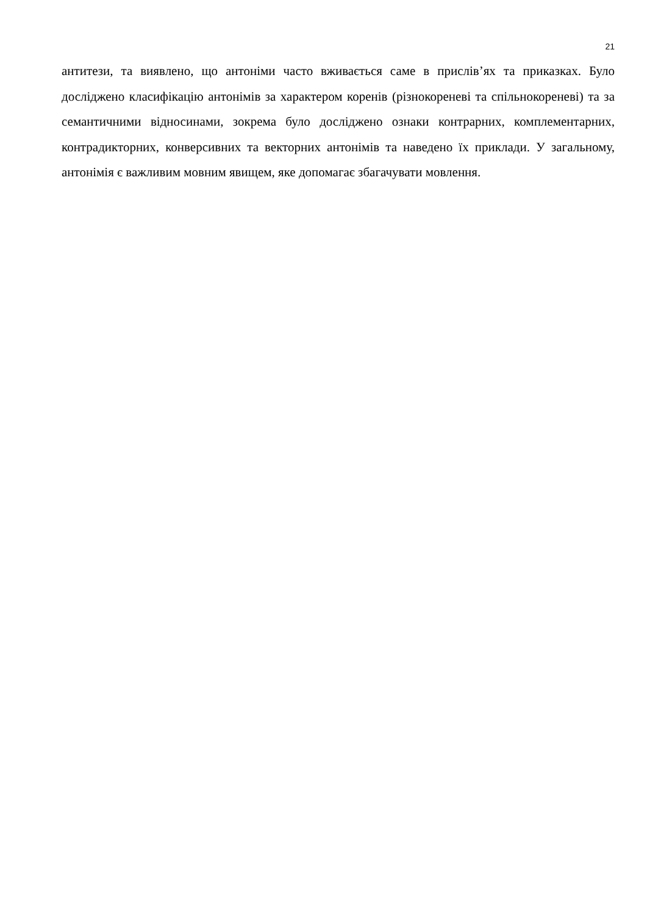21
антитези, та виявлено, що антоніми часто вживається саме в прислів’ях та приказках. Було досліджено класифікацію антонімів за характером коренів (різнокореневі та спільнокореневі) та за семантичними відносинами, зокрема було досліджено ознаки контрарних, комплементарних, контрадикторних, конверсивних та векторних антонімів та наведено їх приклади. У загальному, антонімія є важливим мовним явищем, яке допомагає збагачувати мовлення.